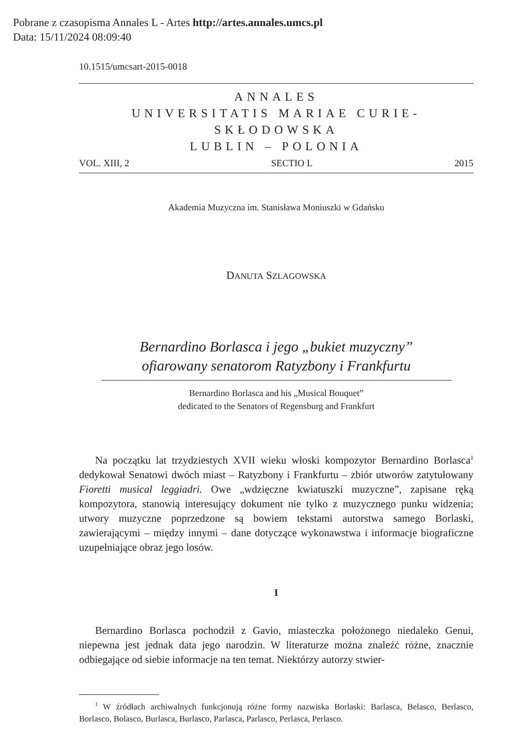Pobrane z czasopisma Annales L - Artes http://artes.annales.umcs.pl
Data: 15/11/2024 08:09:40
10.1515/umcsart-2015-0018
ANNALES
UNIVERSITATIS MARIAE CURIE-SKŁODOWSKA
LUBLIN – POLONIA
VOL. XIII, 2 SECTIO L 2015
Akademia Muzyczna im. Stanisława Moniuszki w Gdańsku
DANUTA SZLAGOWSKA
Bernardino Borlasca i jego „bukiet muzyczny”
ofiarowany senatorom Ratyzbony i Frankfurtu
Bernardino Borlasca and his „Musical Bouquet”
dedicated to the Senators of Regensburg and Frankfurt
Na początku lat trzydziestych XVII wieku włoski kompozytor Bernardino Borlasca<sup>1</sup> dedykował Senatowi dwóch miast – Ratyzbony i Frankfurtu – zbiór utworów zatytułowany Fioretti musical leggiadri. Owe „wdzięczne kwiatuszki muzyczne”, zapisane ręką kompozytora, stanowią interesujący dokument nie tylko z muzycznego punku widzenia; utwory muzyczne poprzedzone są bowiem tekstami autorstwa samego Borlaski, zawierającymi – między innymi – dane dotyczące wykonawstwa i informacje biograficzne uzupełniające obraz jego losów.
I
Bernardino Borlasca pochodził z Gavio, miasteczka położonego niedaleko Genui, niepewna jest jednak data jego narodzin. W literaturze można znaleźć różne, znacznie odbiegające od siebie informacje na ten temat. Niektórzy autorzy stwier-
<sup>1</sup> W źródłach archiwalnych funkcjonują różne formy nazwiska Borlaski: Barlasca, Belasco, Berlasco, Borlasco, Bolasco, Burlasca, Burlasco, Parlasca, Parlasco, Perlasca, Perlasco.